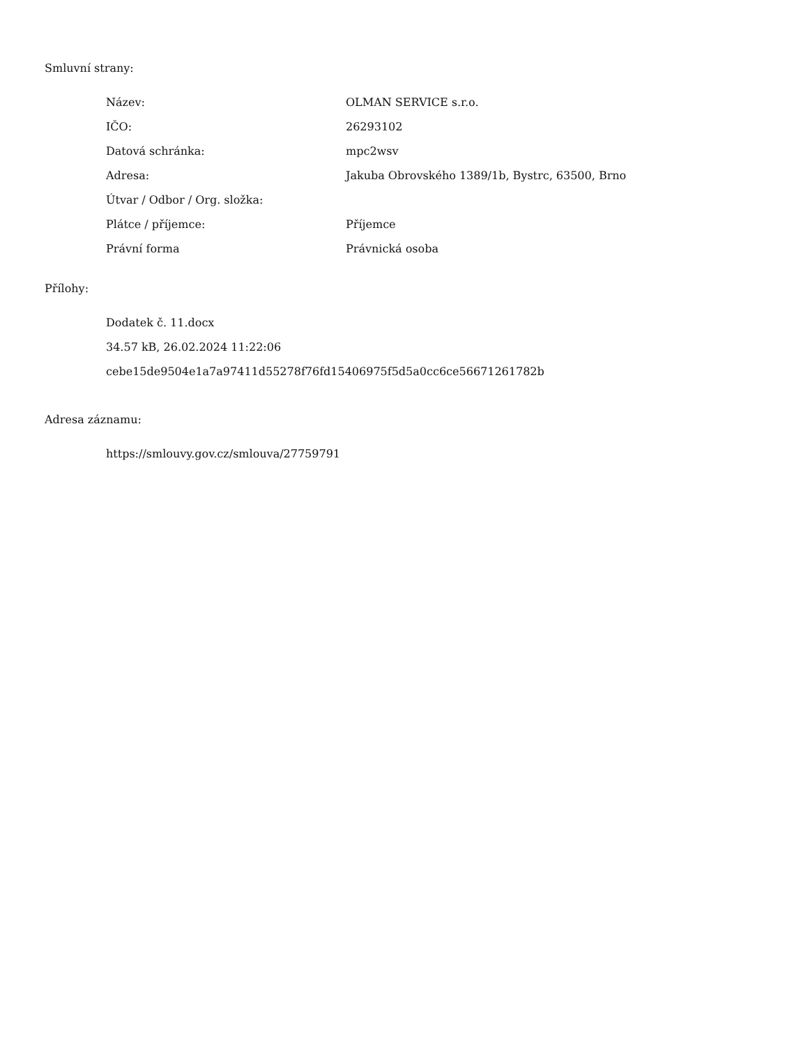Smluvní strany:
| Název: | OLMAN SERVICE s.r.o. |
| IČO: | 26293102 |
| Datová schránka: | mpc2wsv |
| Adresa: | Jakuba Obrovského 1389/1b, Bystrc, 63500, Brno |
| Útvar / Odbor / Org. složka: | |
| Plátce / příjemce: | Příjemce |
| Právní forma | Právnická osoba |
Přílohy:
Dodatek č. 11.docx
34.57 kB, 26.02.2024 11:22:06
cebe15de9504e1a7a97411d55278f76fd15406975f5d5a0cc6ce56671261782b
Adresa záznamu:
https://smlouvy.gov.cz/smlouva/27759791